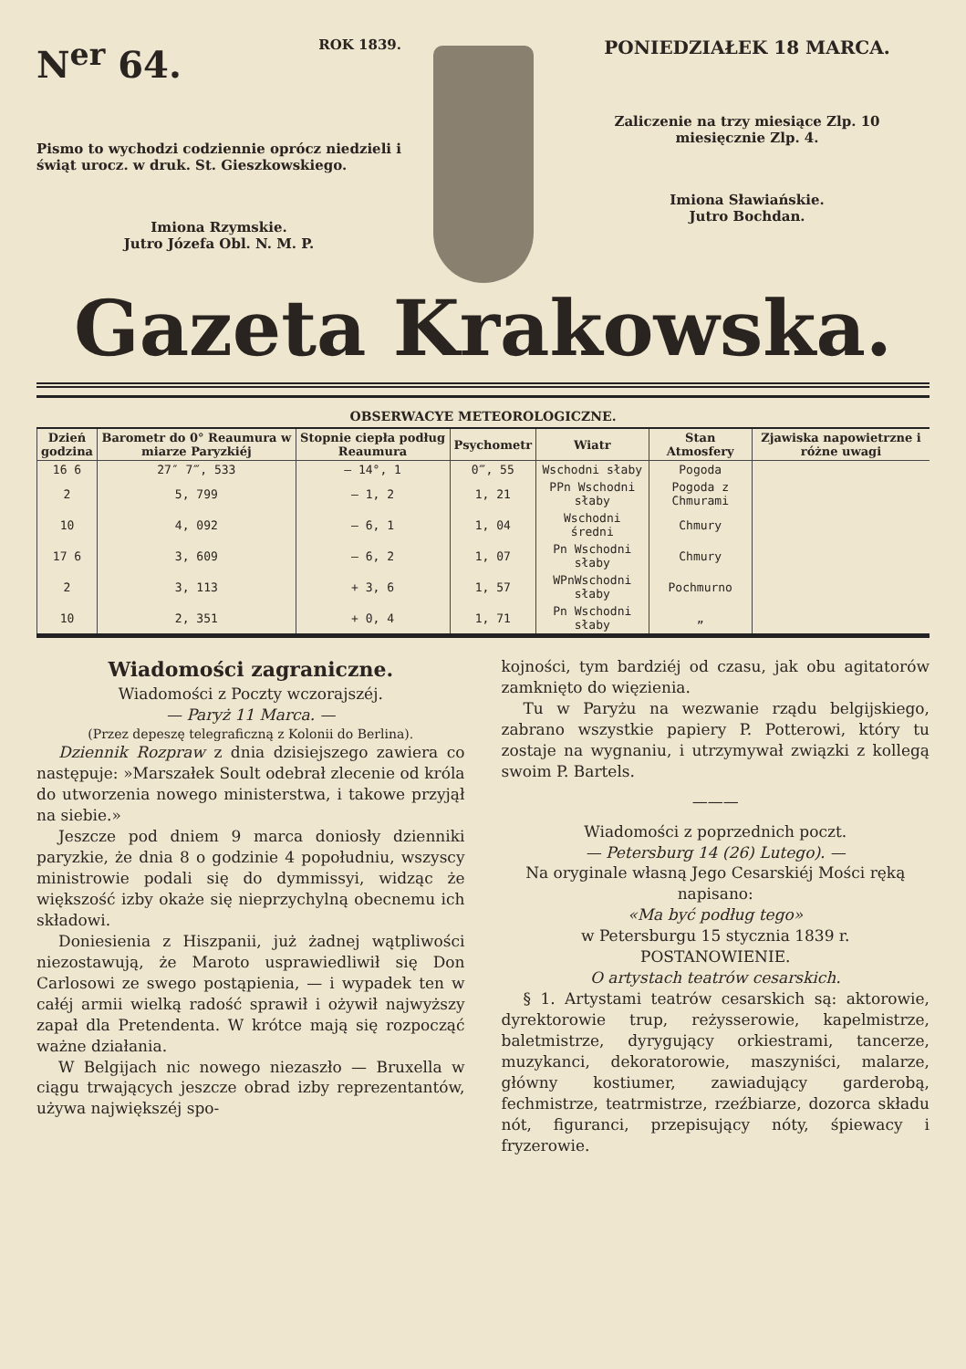N<sup>er</sup> 64. ROK 1839.
Pismo to wychodzi codziennie oprócz niedzieli i świąt urocz. w druk. St. Gieszkowskiego.
Imiona Rzymskie.
Jutro Józefa Obl. N. M. P.
PONIEDZIAŁEK 18 MARCA.
Zaliczenie na trzy miesiące Zlp. 10
miesięcznie Zlp. 4.
Imiona Sławiańskie.
Jutro Bochdan.
Gazeta Krakowska.
OBSERWACYE METEOROLOGICZNE.
| Dzień godzina | Barometr do 0° Reaumura w miarze Paryzkiéj | Stopnie ciepła podług Reaumura | Psychometr | Wiatr | Stan Atmosfery | Zjawiska napowietrzne i różne uwagi |
| --- | --- | --- | --- | --- | --- | --- |
| 16 6 | 27″ 7‴, 533 | — 14°, 1 | 0‴, 55 | Wschodni słaby | Pogoda | |
| 2 | 5, 799 | — 1, 2 | 1, 21 | PPn Wschodni słaby | Pogoda z Chmurami | |
| 10 | 4, 092 | — 6, 1 | 1, 04 | Wschodni średni | Chmury | |
| 17 6 | 3, 609 | — 6, 2 | 1, 07 | Pn Wschodni słaby | Chmury | |
| 2 | 3, 113 | + 3, 6 | 1, 57 | WPnWschodni słaby | Pochmurno | |
| 10 | 2, 351 | + 0, 4 | 1, 71 | Pn Wschodni słaby | „ | |
Wiadomości zagraniczne.
Wiadomości z Poczty wczorajszéj.
— Paryż 11 Marca. —
(Przez depeszę telegraficzną z Kolonii do Berlina).
Dziennik Rozpraw z dnia dzisiejszego zawiera co następuje: »Marszałek Soult odebrał zlecenie od króla do utworzenia nowego ministerstwa, i takowe przyjął na siebie.»
Jeszcze pod dniem 9 marca doniosły dzienniki paryzkie, że dnia 8 o godzinie 4 popołudniu, wszyscy ministrowie podali się do dymmissyi, widząc że większość izby okaże się nieprzychylną obecnemu ich składowi.
Doniesienia z Hiszpanii, już żadnej wątpliwości niezostawują, że Maroto usprawiedliwił się Don Carlosowi ze swego postąpienia, — i wypadek ten w całéj armii wielką radość sprawił i ożywił najwyższy zapał dla Pretendenta. W krótce mają się rozpocząć ważne działania.
W Belgijach nic nowego niezaszło — Bruxella w ciągu trwających jeszcze obrad izby reprezentantów, używa największéj spo-
kojności, tym bardziéj od czasu, jak obu agitatorów zamknięto do więzienia.
Tu w Paryżu na wezwanie rządu belgijskiego, zabrano wszystkie papiery P. Potterowi, który tu zostaje na wygnaniu, i utrzymywał związki z kollegą swoim P. Bartels.
———
Wiadomości z poprzednich poczt.
— Petersburg 14 (26) Lutego). —
Na oryginale własną Jego Cesarskiéj Mości ręką napisano:
«Ma być podług tego»
w Petersburgu 15 stycznia 1839 r.
POSTANOWIENIE.
O artystach teatrów cesarskich.
§ 1. Artystami teatrów cesarskich są: aktorowie, dyrektorowie trup, reżysserowie, kapelmistrze, baletmistrze, dyrygujący orkiestrami, tancerze, muzykanci, dekoratorowie, maszyniści, malarze, główny kostiumer, zawiadujący garderobą, fechmistrze, teatrmistrze, rzeźbiarze, dozorca składu nót, figuranci, przepisujący nóty, śpiewacy i fryzerowie.